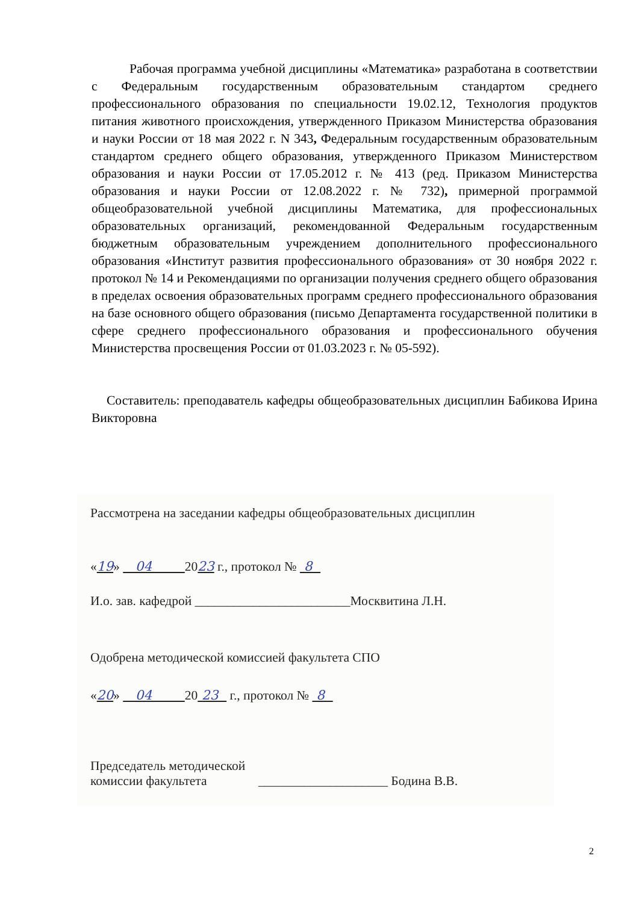Рабочая программа учебной дисциплины «Математика» разработана в соответствии с Федеральным государственным образовательным стандартом среднего профессионального образования по специальности 19.02.12, Технология продуктов питания животного происхождения, утвержденного Приказом Министерства образования и науки России от 18 мая 2022 г. N 343, Федеральным государственным образовательным стандартом среднего общего образования, утвержденного Приказом Министерством образования и науки России от 17.05.2012 г. № 413 (ред. Приказом Министерства образования и науки России от 12.08.2022 г. № 732), примерной программой общеобразовательной учебной дисциплины Математика, для профессиональных образовательных организаций, рекомендованной Федеральным государственным бюджетным образовательным учреждением дополнительного профессионального образования «Институт развития профессионального образования» от 30 ноября 2022 г. протокол № 14 и Рекомендациями по организации получения среднего общего образования в пределах освоения образовательных программ среднего профессионального образования на базе основного общего образования (письмо Департамента государственной политики в сфере среднего профессионального образования и профессионального обучения Министерства просвещения России от 01.03.2023 г. № 05-592).
Составитель: преподаватель кафедры общеобразовательных дисциплин Бабикова Ирина Викторовна
Рассмотрена на заседании кафедры общеобразовательных дисциплин
«19» 04 2023 г., протокол № 8
И.о. зав. кафедрой ________________________Москвитина Л.Н.
Одобрена методической комиссией факультета СПО
«20» 04 20 23 г., протокол № 8
Председатель методической
комиссии факультета ____________________ Бодина В.В.
2